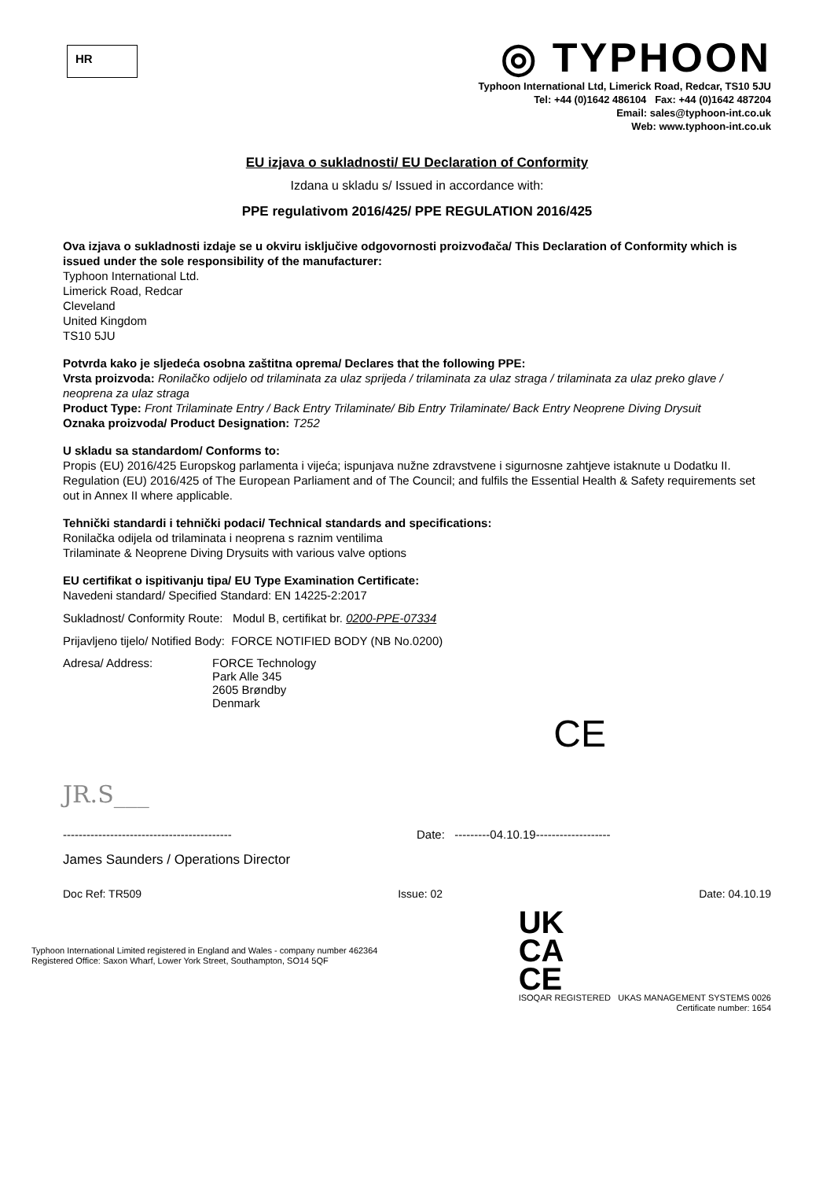HR
◎ TYPHOON
Typhoon International Ltd, Limerick Road, Redcar, TS10 5JU
Tel: +44 (0)1642 486104 Fax: +44 (0)1642 487204
Email: sales@typhoon-int.co.uk
Web: www.typhoon-int.co.uk
EU izjava o sukladnosti/ EU Declaration of Conformity
Izdana u skladu s/ Issued in accordance with:
PPE regulativom 2016/425/ PPE REGULATION 2016/425
Ova izjava o sukladnosti izdaje se u okviru isključive odgovornosti proizvođača/ This Declaration of Conformity which is issued under the sole responsibility of the manufacturer:
Typhoon International Ltd.
Limerick Road, Redcar
Cleveland
United Kingdom
TS10 5JU
Potvrda kako je sljedeća osobna zaštitna oprema/ Declares that the following PPE:
Vrsta proizvoda: Ronilačko odijelo od trilaminata za ulaz sprijeda / trilaminata za ulaz straga / trilaminata za ulaz preko glave / neoprena za ulaz straga
Product Type: Front Trilaminate Entry / Back Entry Trilaminate/ Bib Entry Trilaminate/ Back Entry Neoprene Diving Drysuit
Oznaka proizvoda/ Product Designation: T252
U skladu sa standardom/ Conforms to:
Propis (EU) 2016/425 Europskog parlamenta i vijeća; ispunjava nužne zdravstvene i sigurnosne zahtjeve istaknute u Dodatku II.
Regulation (EU) 2016/425 of The European Parliament and of The Council; and fulfils the Essential Health & Safety requirements set out in Annex II where applicable.
Tehnički standardi i tehnički podaci/ Technical standards and specifications:
Ronilačka odijela od trilaminata i neoprena s raznim ventilima
Trilaminate & Neoprene Diving Drysuits with various valve options
EU certifikat o ispitivanju tipa/ EU Type Examination Certificate:
Navedeni standard/ Specified Standard: EN 14225-2:2017
Sukladnost/ Conformity Route: Modul B, certifikat br. 0200-PPE-07334
Prijavljeno tijelo/ Notified Body: FORCE NOTIFIED BODY (NB No.0200)
Adresa/ Address: FORCE Technology
Park Alle 345
2605 Brøndby
Denmark
CE
JR.S___
------------------------------------------- Date: ---------04.10.19-------------------
James Saunders / Operations Director
Doc Ref: TR509 Issue: 02 Date: 04.10.19
Typhoon International Limited registered in England and Wales - company number 462364
Registered Office: Saxon Wharf, Lower York Street, Southampton, SO14 5QF
UK
CA
CE
ISOQAR REGISTERED UKAS MANAGEMENT SYSTEMS 0026
Certificate number: 1654